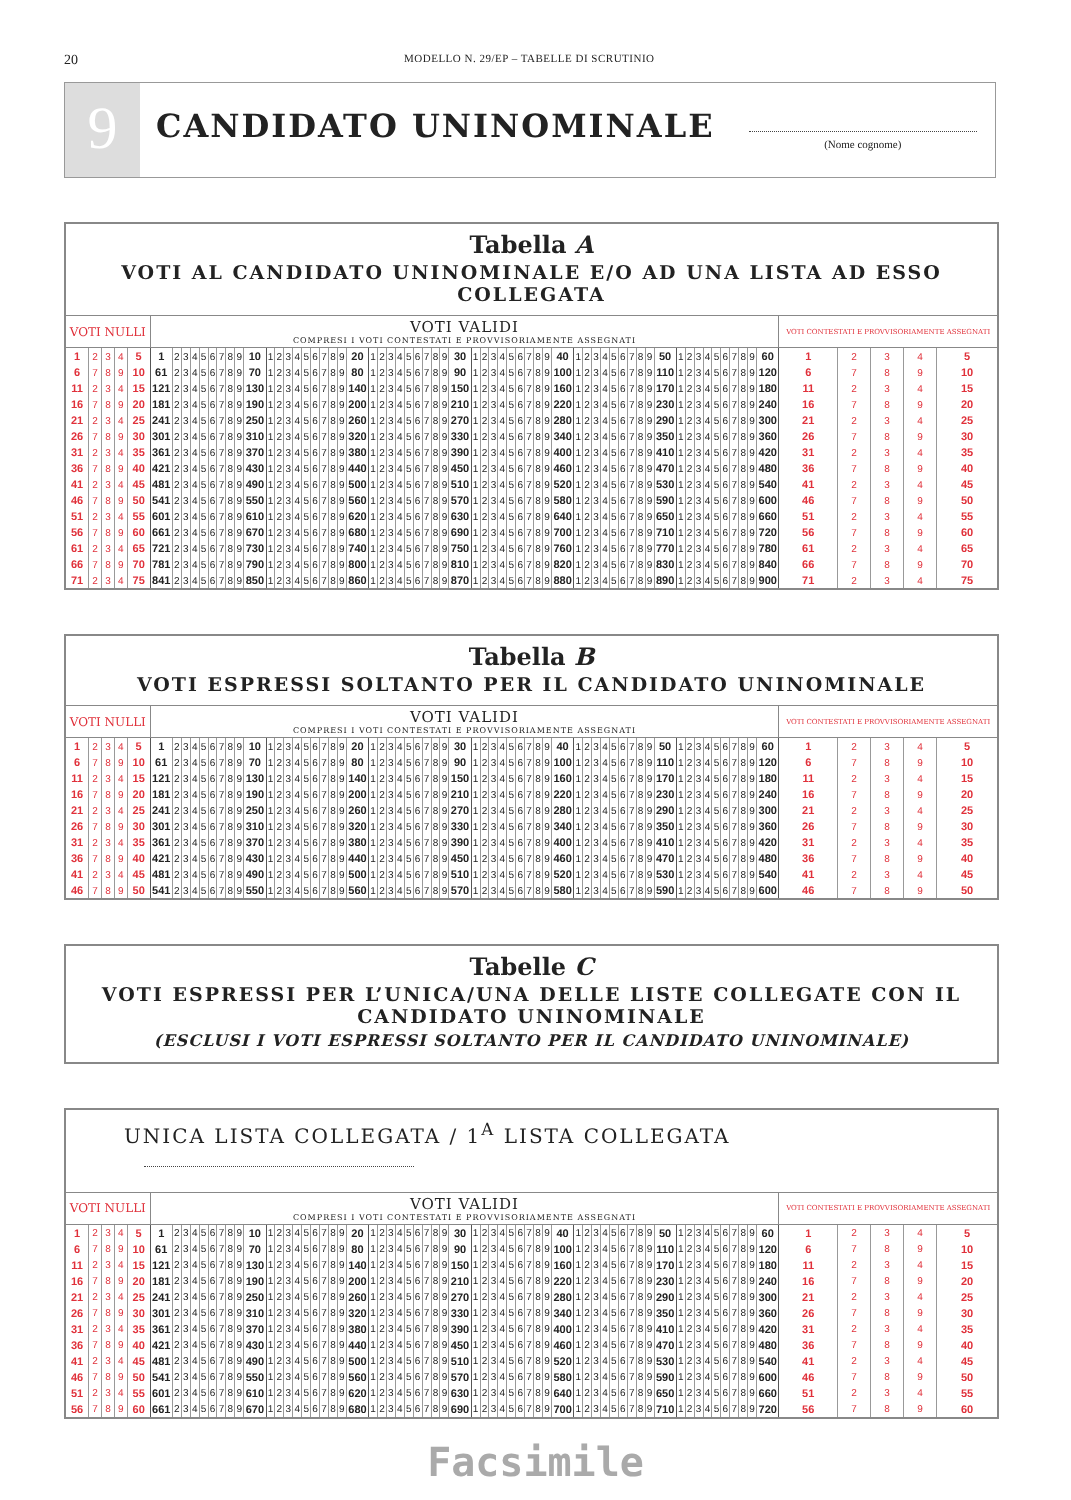20
MODELLO N. 29/EP – TABELLE DI SCRUTINIO
9
CANDIDATO UNINOMINALE
(Nome cognome)
Tabella A
VOTI AL CANDIDATO UNINOMINALE E/O AD UNA LISTA AD ESSO COLLEGATA
| VOTI NULLI | | | | | VOTI VALIDI COMPRESI I VOTI CONTESTATI E PROVVISORIAMENTE ASSEGNATI | | | | | | | | | | | | | | | | | | | | | | | | | | | | | | | | | | | | | | | | | | | | | | | | | | | | | | | | | | | | VOTI CONTESTATI E PROVVISORIAMENTE ASSEGNATI | | | | |
| --- | --- | --- | --- | --- | --- | --- | --- | --- | --- | --- | --- | --- | --- | --- | --- | --- | --- | --- | --- | --- | --- | --- | --- | --- | --- | --- | --- | --- | --- | --- | --- | --- | --- | --- | --- | --- | --- | --- | --- | --- | --- | --- | --- | --- | --- | --- | --- | --- | --- | --- | --- | --- | --- | --- | --- | --- | --- | --- | --- | --- | --- | --- | --- | --- | --- | --- | --- | --- | --- |
| 1 | 2 | 3 | 4 | 5 | 1 | 2 | 3 | 4 | 5 | 6 | 7 | 8 | 9 | 10 | 1 | 2 | 3 | 4 | 5 | 6 | 7 | 8 | 9 | 20 | 1 | 2 | 3 | 4 | 5 | 6 | 7 | 8 | 9 | 30 | 1 | 2 | 3 | 4 | 5 | 6 | 7 | 8 | 9 | 40 | 1 | 2 | 3 | 4 | 5 | 6 | 7 | 8 | 9 | 50 | 1 | 2 | 3 | 4 | 5 | 6 | 7 | 8 | 9 | 60 | 1 | 2 | 3 | 4 | 5 |
| 6 | 7 | 8 | 9 | 10 | 61 | 2 | 3 | 4 | 5 | 6 | 7 | 8 | 9 | 70 | 1 | 2 | 3 | 4 | 5 | 6 | 7 | 8 | 9 | 80 | 1 | 2 | 3 | 4 | 5 | 6 | 7 | 8 | 9 | 90 | 1 | 2 | 3 | 4 | 5 | 6 | 7 | 8 | 9 | 100 | 1 | 2 | 3 | 4 | 5 | 6 | 7 | 8 | 9 | 110 | 1 | 2 | 3 | 4 | 5 | 6 | 7 | 8 | 9 | 120 | 6 | 7 | 8 | 9 | 10 |
| 11 | 2 | 3 | 4 | 15 | 121 | 2 | 3 | 4 | 5 | 6 | 7 | 8 | 9 | 130 | 1 | 2 | 3 | 4 | 5 | 6 | 7 | 8 | 9 | 140 | 1 | 2 | 3 | 4 | 5 | 6 | 7 | 8 | 9 | 150 | 1 | 2 | 3 | 4 | 5 | 6 | 7 | 8 | 9 | 160 | 1 | 2 | 3 | 4 | 5 | 6 | 7 | 8 | 9 | 170 | 1 | 2 | 3 | 4 | 5 | 6 | 7 | 8 | 9 | 180 | 11 | 2 | 3 | 4 | 15 |
| 16 | 7 | 8 | 9 | 20 | 181 | 2 | 3 | 4 | 5 | 6 | 7 | 8 | 9 | 190 | 1 | 2 | 3 | 4 | 5 | 6 | 7 | 8 | 9 | 200 | 1 | 2 | 3 | 4 | 5 | 6 | 7 | 8 | 9 | 210 | 1 | 2 | 3 | 4 | 5 | 6 | 7 | 8 | 9 | 220 | 1 | 2 | 3 | 4 | 5 | 6 | 7 | 8 | 9 | 230 | 1 | 2 | 3 | 4 | 5 | 6 | 7 | 8 | 9 | 240 | 16 | 7 | 8 | 9 | 20 |
| 21 | 2 | 3 | 4 | 25 | 241 | 2 | 3 | 4 | 5 | 6 | 7 | 8 | 9 | 250 | 1 | 2 | 3 | 4 | 5 | 6 | 7 | 8 | 9 | 260 | 1 | 2 | 3 | 4 | 5 | 6 | 7 | 8 | 9 | 270 | 1 | 2 | 3 | 4 | 5 | 6 | 7 | 8 | 9 | 280 | 1 | 2 | 3 | 4 | 5 | 6 | 7 | 8 | 9 | 290 | 1 | 2 | 3 | 4 | 5 | 6 | 7 | 8 | 9 | 300 | 21 | 2 | 3 | 4 | 25 |
| 26 | 7 | 8 | 9 | 30 | 301 | 2 | 3 | 4 | 5 | 6 | 7 | 8 | 9 | 310 | 1 | 2 | 3 | 4 | 5 | 6 | 7 | 8 | 9 | 320 | 1 | 2 | 3 | 4 | 5 | 6 | 7 | 8 | 9 | 330 | 1 | 2 | 3 | 4 | 5 | 6 | 7 | 8 | 9 | 340 | 1 | 2 | 3 | 4 | 5 | 6 | 7 | 8 | 9 | 350 | 1 | 2 | 3 | 4 | 5 | 6 | 7 | 8 | 9 | 360 | 26 | 7 | 8 | 9 | 30 |
| 31 | 2 | 3 | 4 | 35 | 361 | 2 | 3 | 4 | 5 | 6 | 7 | 8 | 9 | 370 | 1 | 2 | 3 | 4 | 5 | 6 | 7 | 8 | 9 | 380 | 1 | 2 | 3 | 4 | 5 | 6 | 7 | 8 | 9 | 390 | 1 | 2 | 3 | 4 | 5 | 6 | 7 | 8 | 9 | 400 | 1 | 2 | 3 | 4 | 5 | 6 | 7 | 8 | 9 | 410 | 1 | 2 | 3 | 4 | 5 | 6 | 7 | 8 | 9 | 420 | 31 | 2 | 3 | 4 | 35 |
| 36 | 7 | 8 | 9 | 40 | 421 | 2 | 3 | 4 | 5 | 6 | 7 | 8 | 9 | 430 | 1 | 2 | 3 | 4 | 5 | 6 | 7 | 8 | 9 | 440 | 1 | 2 | 3 | 4 | 5 | 6 | 7 | 8 | 9 | 450 | 1 | 2 | 3 | 4 | 5 | 6 | 7 | 8 | 9 | 460 | 1 | 2 | 3 | 4 | 5 | 6 | 7 | 8 | 9 | 470 | 1 | 2 | 3 | 4 | 5 | 6 | 7 | 8 | 9 | 480 | 36 | 7 | 8 | 9 | 40 |
| 41 | 2 | 3 | 4 | 45 | 481 | 2 | 3 | 4 | 5 | 6 | 7 | 8 | 9 | 490 | 1 | 2 | 3 | 4 | 5 | 6 | 7 | 8 | 9 | 500 | 1 | 2 | 3 | 4 | 5 | 6 | 7 | 8 | 9 | 510 | 1 | 2 | 3 | 4 | 5 | 6 | 7 | 8 | 9 | 520 | 1 | 2 | 3 | 4 | 5 | 6 | 7 | 8 | 9 | 530 | 1 | 2 | 3 | 4 | 5 | 6 | 7 | 8 | 9 | 540 | 41 | 2 | 3 | 4 | 45 |
| 46 | 7 | 8 | 9 | 50 | 541 | 2 | 3 | 4 | 5 | 6 | 7 | 8 | 9 | 550 | 1 | 2 | 3 | 4 | 5 | 6 | 7 | 8 | 9 | 560 | 1 | 2 | 3 | 4 | 5 | 6 | 7 | 8 | 9 | 570 | 1 | 2 | 3 | 4 | 5 | 6 | 7 | 8 | 9 | 580 | 1 | 2 | 3 | 4 | 5 | 6 | 7 | 8 | 9 | 590 | 1 | 2 | 3 | 4 | 5 | 6 | 7 | 8 | 9 | 600 | 46 | 7 | 8 | 9 | 50 |
| 51 | 2 | 3 | 4 | 55 | 601 | 2 | 3 | 4 | 5 | 6 | 7 | 8 | 9 | 610 | 1 | 2 | 3 | 4 | 5 | 6 | 7 | 8 | 9 | 620 | 1 | 2 | 3 | 4 | 5 | 6 | 7 | 8 | 9 | 630 | 1 | 2 | 3 | 4 | 5 | 6 | 7 | 8 | 9 | 640 | 1 | 2 | 3 | 4 | 5 | 6 | 7 | 8 | 9 | 650 | 1 | 2 | 3 | 4 | 5 | 6 | 7 | 8 | 9 | 660 | 51 | 2 | 3 | 4 | 55 |
| 56 | 7 | 8 | 9 | 60 | 661 | 2 | 3 | 4 | 5 | 6 | 7 | 8 | 9 | 670 | 1 | 2 | 3 | 4 | 5 | 6 | 7 | 8 | 9 | 680 | 1 | 2 | 3 | 4 | 5 | 6 | 7 | 8 | 9 | 690 | 1 | 2 | 3 | 4 | 5 | 6 | 7 | 8 | 9 | 700 | 1 | 2 | 3 | 4 | 5 | 6 | 7 | 8 | 9 | 710 | 1 | 2 | 3 | 4 | 5 | 6 | 7 | 8 | 9 | 720 | 56 | 7 | 8 | 9 | 60 |
| 61 | 2 | 3 | 4 | 65 | 721 | 2 | 3 | 4 | 5 | 6 | 7 | 8 | 9 | 730 | 1 | 2 | 3 | 4 | 5 | 6 | 7 | 8 | 9 | 740 | 1 | 2 | 3 | 4 | 5 | 6 | 7 | 8 | 9 | 750 | 1 | 2 | 3 | 4 | 5 | 6 | 7 | 8 | 9 | 760 | 1 | 2 | 3 | 4 | 5 | 6 | 7 | 8 | 9 | 770 | 1 | 2 | 3 | 4 | 5 | 6 | 7 | 8 | 9 | 780 | 61 | 2 | 3 | 4 | 65 |
| 66 | 7 | 8 | 9 | 70 | 781 | 2 | 3 | 4 | 5 | 6 | 7 | 8 | 9 | 790 | 1 | 2 | 3 | 4 | 5 | 6 | 7 | 8 | 9 | 800 | 1 | 2 | 3 | 4 | 5 | 6 | 7 | 8 | 9 | 810 | 1 | 2 | 3 | 4 | 5 | 6 | 7 | 8 | 9 | 820 | 1 | 2 | 3 | 4 | 5 | 6 | 7 | 8 | 9 | 830 | 1 | 2 | 3 | 4 | 5 | 6 | 7 | 8 | 9 | 840 | 66 | 7 | 8 | 9 | 70 |
| 71 | 2 | 3 | 4 | 75 | 841 | 2 | 3 | 4 | 5 | 6 | 7 | 8 | 9 | 850 | 1 | 2 | 3 | 4 | 5 | 6 | 7 | 8 | 9 | 860 | 1 | 2 | 3 | 4 | 5 | 6 | 7 | 8 | 9 | 870 | 1 | 2 | 3 | 4 | 5 | 6 | 7 | 8 | 9 | 880 | 1 | 2 | 3 | 4 | 5 | 6 | 7 | 8 | 9 | 890 | 1 | 2 | 3 | 4 | 5 | 6 | 7 | 8 | 9 | 900 | 71 | 2 | 3 | 4 | 75 |
Tabella B
VOTI ESPRESSI SOLTANTO PER IL CANDIDATO UNINOMINALE
| VOTI NULLI | | | | | VOTI VALIDI COMPRESI I VOTI CONTESTATI E PROVVISORIAMENTE ASSEGNATI | | | | | | | | | | | | | | | | | | | | | | | | | | | | | | | | | | | | | | | | | | | | | | | | | | | | | | | | | | | | VOTI CONTESTATI E PROVVISORIAMENTE ASSEGNATI | | | | |
| --- | --- | --- | --- | --- | --- | --- | --- | --- | --- | --- | --- | --- | --- | --- | --- | --- | --- | --- | --- | --- | --- | --- | --- | --- | --- | --- | --- | --- | --- | --- | --- | --- | --- | --- | --- | --- | --- | --- | --- | --- | --- | --- | --- | --- | --- | --- | --- | --- | --- | --- | --- | --- | --- | --- | --- | --- | --- | --- | --- | --- | --- | --- | --- | --- | --- | --- | --- | --- | --- |
| 1 | 2 | 3 | 4 | 5 | 1 | 2 | 3 | 4 | 5 | 6 | 7 | 8 | 9 | 10 | 1 | 2 | 3 | 4 | 5 | 6 | 7 | 8 | 9 | 20 | 1 | 2 | 3 | 4 | 5 | 6 | 7 | 8 | 9 | 30 | 1 | 2 | 3 | 4 | 5 | 6 | 7 | 8 | 9 | 40 | 1 | 2 | 3 | 4 | 5 | 6 | 7 | 8 | 9 | 50 | 1 | 2 | 3 | 4 | 5 | 6 | 7 | 8 | 9 | 60 | 1 | 2 | 3 | 4 | 5 |
| 6 | 7 | 8 | 9 | 10 | 61 | 2 | 3 | 4 | 5 | 6 | 7 | 8 | 9 | 70 | 1 | 2 | 3 | 4 | 5 | 6 | 7 | 8 | 9 | 80 | 1 | 2 | 3 | 4 | 5 | 6 | 7 | 8 | 9 | 90 | 1 | 2 | 3 | 4 | 5 | 6 | 7 | 8 | 9 | 100 | 1 | 2 | 3 | 4 | 5 | 6 | 7 | 8 | 9 | 110 | 1 | 2 | 3 | 4 | 5 | 6 | 7 | 8 | 9 | 120 | 6 | 7 | 8 | 9 | 10 |
| 11 | 2 | 3 | 4 | 15 | 121 | 2 | 3 | 4 | 5 | 6 | 7 | 8 | 9 | 130 | 1 | 2 | 3 | 4 | 5 | 6 | 7 | 8 | 9 | 140 | 1 | 2 | 3 | 4 | 5 | 6 | 7 | 8 | 9 | 150 | 1 | 2 | 3 | 4 | 5 | 6 | 7 | 8 | 9 | 160 | 1 | 2 | 3 | 4 | 5 | 6 | 7 | 8 | 9 | 170 | 1 | 2 | 3 | 4 | 5 | 6 | 7 | 8 | 9 | 180 | 11 | 2 | 3 | 4 | 15 |
| 16 | 7 | 8 | 9 | 20 | 181 | 2 | 3 | 4 | 5 | 6 | 7 | 8 | 9 | 190 | 1 | 2 | 3 | 4 | 5 | 6 | 7 | 8 | 9 | 200 | 1 | 2 | 3 | 4 | 5 | 6 | 7 | 8 | 9 | 210 | 1 | 2 | 3 | 4 | 5 | 6 | 7 | 8 | 9 | 220 | 1 | 2 | 3 | 4 | 5 | 6 | 7 | 8 | 9 | 230 | 1 | 2 | 3 | 4 | 5 | 6 | 7 | 8 | 9 | 240 | 16 | 7 | 8 | 9 | 20 |
| 21 | 2 | 3 | 4 | 25 | 241 | 2 | 3 | 4 | 5 | 6 | 7 | 8 | 9 | 250 | 1 | 2 | 3 | 4 | 5 | 6 | 7 | 8 | 9 | 260 | 1 | 2 | 3 | 4 | 5 | 6 | 7 | 8 | 9 | 270 | 1 | 2 | 3 | 4 | 5 | 6 | 7 | 8 | 9 | 280 | 1 | 2 | 3 | 4 | 5 | 6 | 7 | 8 | 9 | 290 | 1 | 2 | 3 | 4 | 5 | 6 | 7 | 8 | 9 | 300 | 21 | 2 | 3 | 4 | 25 |
| 26 | 7 | 8 | 9 | 30 | 301 | 2 | 3 | 4 | 5 | 6 | 7 | 8 | 9 | 310 | 1 | 2 | 3 | 4 | 5 | 6 | 7 | 8 | 9 | 320 | 1 | 2 | 3 | 4 | 5 | 6 | 7 | 8 | 9 | 330 | 1 | 2 | 3 | 4 | 5 | 6 | 7 | 8 | 9 | 340 | 1 | 2 | 3 | 4 | 5 | 6 | 7 | 8 | 9 | 350 | 1 | 2 | 3 | 4 | 5 | 6 | 7 | 8 | 9 | 360 | 26 | 7 | 8 | 9 | 30 |
| 31 | 2 | 3 | 4 | 35 | 361 | 2 | 3 | 4 | 5 | 6 | 7 | 8 | 9 | 370 | 1 | 2 | 3 | 4 | 5 | 6 | 7 | 8 | 9 | 380 | 1 | 2 | 3 | 4 | 5 | 6 | 7 | 8 | 9 | 390 | 1 | 2 | 3 | 4 | 5 | 6 | 7 | 8 | 9 | 400 | 1 | 2 | 3 | 4 | 5 | 6 | 7 | 8 | 9 | 410 | 1 | 2 | 3 | 4 | 5 | 6 | 7 | 8 | 9 | 420 | 31 | 2 | 3 | 4 | 35 |
| 36 | 7 | 8 | 9 | 40 | 421 | 2 | 3 | 4 | 5 | 6 | 7 | 8 | 9 | 430 | 1 | 2 | 3 | 4 | 5 | 6 | 7 | 8 | 9 | 440 | 1 | 2 | 3 | 4 | 5 | 6 | 7 | 8 | 9 | 450 | 1 | 2 | 3 | 4 | 5 | 6 | 7 | 8 | 9 | 460 | 1 | 2 | 3 | 4 | 5 | 6 | 7 | 8 | 9 | 470 | 1 | 2 | 3 | 4 | 5 | 6 | 7 | 8 | 9 | 480 | 36 | 7 | 8 | 9 | 40 |
| 41 | 2 | 3 | 4 | 45 | 481 | 2 | 3 | 4 | 5 | 6 | 7 | 8 | 9 | 490 | 1 | 2 | 3 | 4 | 5 | 6 | 7 | 8 | 9 | 500 | 1 | 2 | 3 | 4 | 5 | 6 | 7 | 8 | 9 | 510 | 1 | 2 | 3 | 4 | 5 | 6 | 7 | 8 | 9 | 520 | 1 | 2 | 3 | 4 | 5 | 6 | 7 | 8 | 9 | 530 | 1 | 2 | 3 | 4 | 5 | 6 | 7 | 8 | 9 | 540 | 41 | 2 | 3 | 4 | 45 |
| 46 | 7 | 8 | 9 | 50 | 541 | 2 | 3 | 4 | 5 | 6 | 7 | 8 | 9 | 550 | 1 | 2 | 3 | 4 | 5 | 6 | 7 | 8 | 9 | 560 | 1 | 2 | 3 | 4 | 5 | 6 | 7 | 8 | 9 | 570 | 1 | 2 | 3 | 4 | 5 | 6 | 7 | 8 | 9 | 580 | 1 | 2 | 3 | 4 | 5 | 6 | 7 | 8 | 9 | 590 | 1 | 2 | 3 | 4 | 5 | 6 | 7 | 8 | 9 | 600 | 46 | 7 | 8 | 9 | 50 |
Tabelle C
VOTI ESPRESSI PER L’UNICA/UNA DELLE LISTE COLLEGATE CON IL CANDIDATO UNINOMINALE
(ESCLUSI I VOTI ESPRESSI SOLTANTO PER IL CANDIDATO UNINOMINALE)
UNICA LISTA COLLEGATA / 1<sup>A</sup> LISTA COLLEGATA
| VOTI NULLI | | | | | VOTI VALIDI COMPRESI I VOTI CONTESTATI E PROVVISORIAMENTE ASSEGNATI | | | | | | | | | | | | | | | | | | | | | | | | | | | | | | | | | | | | | | | | | | | | | | | | | | | | | | | | | | | | VOTI CONTESTATI E PROVVISORIAMENTE ASSEGNATI | | | | |
| --- | --- | --- | --- | --- | --- | --- | --- | --- | --- | --- | --- | --- | --- | --- | --- | --- | --- | --- | --- | --- | --- | --- | --- | --- | --- | --- | --- | --- | --- | --- | --- | --- | --- | --- | --- | --- | --- | --- | --- | --- | --- | --- | --- | --- | --- | --- | --- | --- | --- | --- | --- | --- | --- | --- | --- | --- | --- | --- | --- | --- | --- | --- | --- | --- | --- | --- | --- | --- | --- |
| 1 | 2 | 3 | 4 | 5 | 1 | 2 | 3 | 4 | 5 | 6 | 7 | 8 | 9 | 10 | 1 | 2 | 3 | 4 | 5 | 6 | 7 | 8 | 9 | 20 | 1 | 2 | 3 | 4 | 5 | 6 | 7 | 8 | 9 | 30 | 1 | 2 | 3 | 4 | 5 | 6 | 7 | 8 | 9 | 40 | 1 | 2 | 3 | 4 | 5 | 6 | 7 | 8 | 9 | 50 | 1 | 2 | 3 | 4 | 5 | 6 | 7 | 8 | 9 | 60 | 1 | 2 | 3 | 4 | 5 |
| 6 | 7 | 8 | 9 | 10 | 61 | 2 | 3 | 4 | 5 | 6 | 7 | 8 | 9 | 70 | 1 | 2 | 3 | 4 | 5 | 6 | 7 | 8 | 9 | 80 | 1 | 2 | 3 | 4 | 5 | 6 | 7 | 8 | 9 | 90 | 1 | 2 | 3 | 4 | 5 | 6 | 7 | 8 | 9 | 100 | 1 | 2 | 3 | 4 | 5 | 6 | 7 | 8 | 9 | 110 | 1 | 2 | 3 | 4 | 5 | 6 | 7 | 8 | 9 | 120 | 6 | 7 | 8 | 9 | 10 |
| 11 | 2 | 3 | 4 | 15 | 121 | 2 | 3 | 4 | 5 | 6 | 7 | 8 | 9 | 130 | 1 | 2 | 3 | 4 | 5 | 6 | 7 | 8 | 9 | 140 | 1 | 2 | 3 | 4 | 5 | 6 | 7 | 8 | 9 | 150 | 1 | 2 | 3 | 4 | 5 | 6 | 7 | 8 | 9 | 160 | 1 | 2 | 3 | 4 | 5 | 6 | 7 | 8 | 9 | 170 | 1 | 2 | 3 | 4 | 5 | 6 | 7 | 8 | 9 | 180 | 11 | 2 | 3 | 4 | 15 |
| 16 | 7 | 8 | 9 | 20 | 181 | 2 | 3 | 4 | 5 | 6 | 7 | 8 | 9 | 190 | 1 | 2 | 3 | 4 | 5 | 6 | 7 | 8 | 9 | 200 | 1 | 2 | 3 | 4 | 5 | 6 | 7 | 8 | 9 | 210 | 1 | 2 | 3 | 4 | 5 | 6 | 7 | 8 | 9 | 220 | 1 | 2 | 3 | 4 | 5 | 6 | 7 | 8 | 9 | 230 | 1 | 2 | 3 | 4 | 5 | 6 | 7 | 8 | 9 | 240 | 16 | 7 | 8 | 9 | 20 |
| 21 | 2 | 3 | 4 | 25 | 241 | 2 | 3 | 4 | 5 | 6 | 7 | 8 | 9 | 250 | 1 | 2 | 3 | 4 | 5 | 6 | 7 | 8 | 9 | 260 | 1 | 2 | 3 | 4 | 5 | 6 | 7 | 8 | 9 | 270 | 1 | 2 | 3 | 4 | 5 | 6 | 7 | 8 | 9 | 280 | 1 | 2 | 3 | 4 | 5 | 6 | 7 | 8 | 9 | 290 | 1 | 2 | 3 | 4 | 5 | 6 | 7 | 8 | 9 | 300 | 21 | 2 | 3 | 4 | 25 |
| 26 | 7 | 8 | 9 | 30 | 301 | 2 | 3 | 4 | 5 | 6 | 7 | 8 | 9 | 310 | 1 | 2 | 3 | 4 | 5 | 6 | 7 | 8 | 9 | 320 | 1 | 2 | 3 | 4 | 5 | 6 | 7 | 8 | 9 | 330 | 1 | 2 | 3 | 4 | 5 | 6 | 7 | 8 | 9 | 340 | 1 | 2 | 3 | 4 | 5 | 6 | 7 | 8 | 9 | 350 | 1 | 2 | 3 | 4 | 5 | 6 | 7 | 8 | 9 | 360 | 26 | 7 | 8 | 9 | 30 |
| 31 | 2 | 3 | 4 | 35 | 361 | 2 | 3 | 4 | 5 | 6 | 7 | 8 | 9 | 370 | 1 | 2 | 3 | 4 | 5 | 6 | 7 | 8 | 9 | 380 | 1 | 2 | 3 | 4 | 5 | 6 | 7 | 8 | 9 | 390 | 1 | 2 | 3 | 4 | 5 | 6 | 7 | 8 | 9 | 400 | 1 | 2 | 3 | 4 | 5 | 6 | 7 | 8 | 9 | 410 | 1 | 2 | 3 | 4 | 5 | 6 | 7 | 8 | 9 | 420 | 31 | 2 | 3 | 4 | 35 |
| 36 | 7 | 8 | 9 | 40 | 421 | 2 | 3 | 4 | 5 | 6 | 7 | 8 | 9 | 430 | 1 | 2 | 3 | 4 | 5 | 6 | 7 | 8 | 9 | 440 | 1 | 2 | 3 | 4 | 5 | 6 | 7 | 8 | 9 | 450 | 1 | 2 | 3 | 4 | 5 | 6 | 7 | 8 | 9 | 460 | 1 | 2 | 3 | 4 | 5 | 6 | 7 | 8 | 9 | 470 | 1 | 2 | 3 | 4 | 5 | 6 | 7 | 8 | 9 | 480 | 36 | 7 | 8 | 9 | 40 |
| 41 | 2 | 3 | 4 | 45 | 481 | 2 | 3 | 4 | 5 | 6 | 7 | 8 | 9 | 490 | 1 | 2 | 3 | 4 | 5 | 6 | 7 | 8 | 9 | 500 | 1 | 2 | 3 | 4 | 5 | 6 | 7 | 8 | 9 | 510 | 1 | 2 | 3 | 4 | 5 | 6 | 7 | 8 | 9 | 520 | 1 | 2 | 3 | 4 | 5 | 6 | 7 | 8 | 9 | 530 | 1 | 2 | 3 | 4 | 5 | 6 | 7 | 8 | 9 | 540 | 41 | 2 | 3 | 4 | 45 |
| 46 | 7 | 8 | 9 | 50 | 541 | 2 | 3 | 4 | 5 | 6 | 7 | 8 | 9 | 550 | 1 | 2 | 3 | 4 | 5 | 6 | 7 | 8 | 9 | 560 | 1 | 2 | 3 | 4 | 5 | 6 | 7 | 8 | 9 | 570 | 1 | 2 | 3 | 4 | 5 | 6 | 7 | 8 | 9 | 580 | 1 | 2 | 3 | 4 | 5 | 6 | 7 | 8 | 9 | 590 | 1 | 2 | 3 | 4 | 5 | 6 | 7 | 8 | 9 | 600 | 46 | 7 | 8 | 9 | 50 |
| 51 | 2 | 3 | 4 | 55 | 601 | 2 | 3 | 4 | 5 | 6 | 7 | 8 | 9 | 610 | 1 | 2 | 3 | 4 | 5 | 6 | 7 | 8 | 9 | 620 | 1 | 2 | 3 | 4 | 5 | 6 | 7 | 8 | 9 | 630 | 1 | 2 | 3 | 4 | 5 | 6 | 7 | 8 | 9 | 640 | 1 | 2 | 3 | 4 | 5 | 6 | 7 | 8 | 9 | 650 | 1 | 2 | 3 | 4 | 5 | 6 | 7 | 8 | 9 | 660 | 51 | 2 | 3 | 4 | 55 |
| 56 | 7 | 8 | 9 | 60 | 661 | 2 | 3 | 4 | 5 | 6 | 7 | 8 | 9 | 670 | 1 | 2 | 3 | 4 | 5 | 6 | 7 | 8 | 9 | 680 | 1 | 2 | 3 | 4 | 5 | 6 | 7 | 8 | 9 | 690 | 1 | 2 | 3 | 4 | 5 | 6 | 7 | 8 | 9 | 700 | 1 | 2 | 3 | 4 | 5 | 6 | 7 | 8 | 9 | 710 | 1 | 2 | 3 | 4 | 5 | 6 | 7 | 8 | 9 | 720 | 56 | 7 | 8 | 9 | 60 |
Facsimile